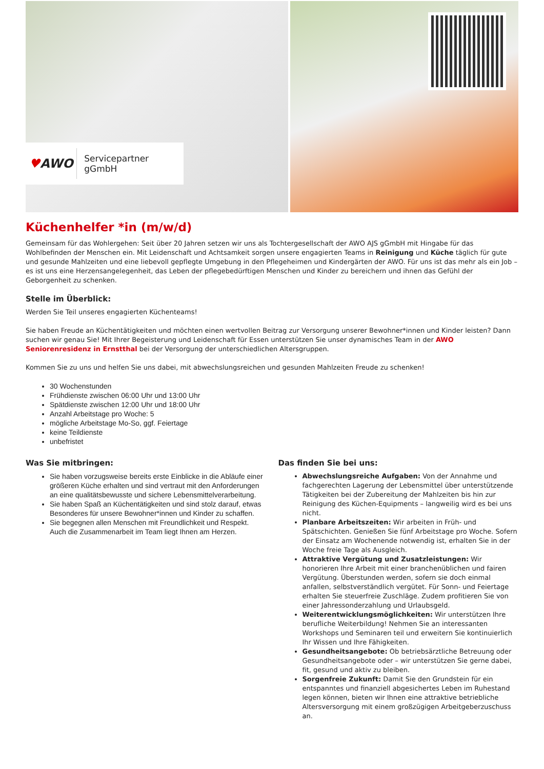♥AWO
Servicepartner gGmbH
Küchenhelfer *in (m/w/d)
Gemeinsam für das Wohlergehen: Seit über 20 Jahren setzen wir uns als Tochtergesellschaft der AWO AJS gGmbH mit Hingabe für das Wohlbefinden der Menschen ein. Mit Leidenschaft und Achtsamkeit sorgen unsere engagierten Teams in Reinigung und Küche täglich für gute und gesunde Mahlzeiten und eine liebevoll gepflegte Umgebung in den Pflegeheimen und Kindergärten der AWO. Für uns ist das mehr als ein Job – es ist uns eine Herzensangelegenheit, das Leben der pflegebedürftigen Menschen und Kinder zu bereichern und ihnen das Gefühl der Geborgenheit zu schenken.
Stelle im Überblick:
Werden Sie Teil unseres engagierten Küchenteams!
Sie haben Freude an Küchentätigkeiten und möchten einen wertvollen Beitrag zur Versorgung unserer Bewohner*innen und Kinder leisten? Dann suchen wir genau Sie! Mit Ihrer Begeisterung und Leidenschaft für Essen unterstützen Sie unser dynamisches Team in der AWO Seniorenresidenz in Ernstthal bei der Versorgung der unterschiedlichen Altersgruppen.
Kommen Sie zu uns und helfen Sie uns dabei, mit abwechslungsreichen und gesunden Mahlzeiten Freude zu schenken!
30 Wochenstunden
Frühdienste zwischen 06:00 Uhr und 13:00 Uhr
Spätdienste zwischen 12:00 Uhr und 18:00 Uhr
Anzahl Arbeitstage pro Woche: 5
mögliche Arbeitstage Mo-So, ggf. Feiertage
keine Teildienste
unbefristet
Was Sie mitbringen:
Sie haben vorzugsweise bereits erste Einblicke in die Abläufe einer größeren Küche erhalten und sind vertraut mit den Anforderungen an eine qualitätsbewusste und sichere Lebensmittelverarbeitung.
Sie haben Spaß an Küchentätigkeiten und sind stolz darauf, etwas Besonderes für unsere Bewohner*innen und Kinder zu schaffen.
Sie begegnen allen Menschen mit Freundlichkeit und Respekt. Auch die Zusammenarbeit im Team liegt Ihnen am Herzen.
Das finden Sie bei uns:
Abwechslungsreiche Aufgaben: Von der Annahme und fachgerechten Lagerung der Lebensmittel über unterstützende Tätigkeiten bei der Zubereitung der Mahlzeiten bis hin zur Reinigung des Küchen-Equipments – langweilig wird es bei uns nicht.
Planbare Arbeitszeiten: Wir arbeiten in Früh- und Spätschichten. Genießen Sie fünf Arbeitstage pro Woche. Sofern der Einsatz am Wochenende notwendig ist, erhalten Sie in der Woche freie Tage als Ausgleich.
Attraktive Vergütung und Zusatzleistungen: Wir honorieren Ihre Arbeit mit einer branchenüblichen und fairen Vergütung. Überstunden werden, sofern sie doch einmal anfallen, selbstverständlich vergütet. Für Sonn- und Feiertage erhalten Sie steuerfreie Zuschläge. Zudem profitieren Sie von einer Jahressonderzahlung und Urlaubsgeld.
Weiterentwicklungsmöglichkeiten: Wir unterstützen Ihre berufliche Weiterbildung! Nehmen Sie an interessanten Workshops und Seminaren teil und erweitern Sie kontinuierlich Ihr Wissen und Ihre Fähigkeiten.
Gesundheitsangebote: Ob betriebsärztliche Betreuung oder Gesundheitsangebote oder – wir unterstützen Sie gerne dabei, fit, gesund und aktiv zu bleiben.
Sorgenfreie Zukunft: Damit Sie den Grundstein für ein entspanntes und finanziell abgesichertes Leben im Ruhestand legen können, bieten wir Ihnen eine attraktive betriebliche Altersversorgung mit einem großzügigen Arbeitgeberzuschuss an.